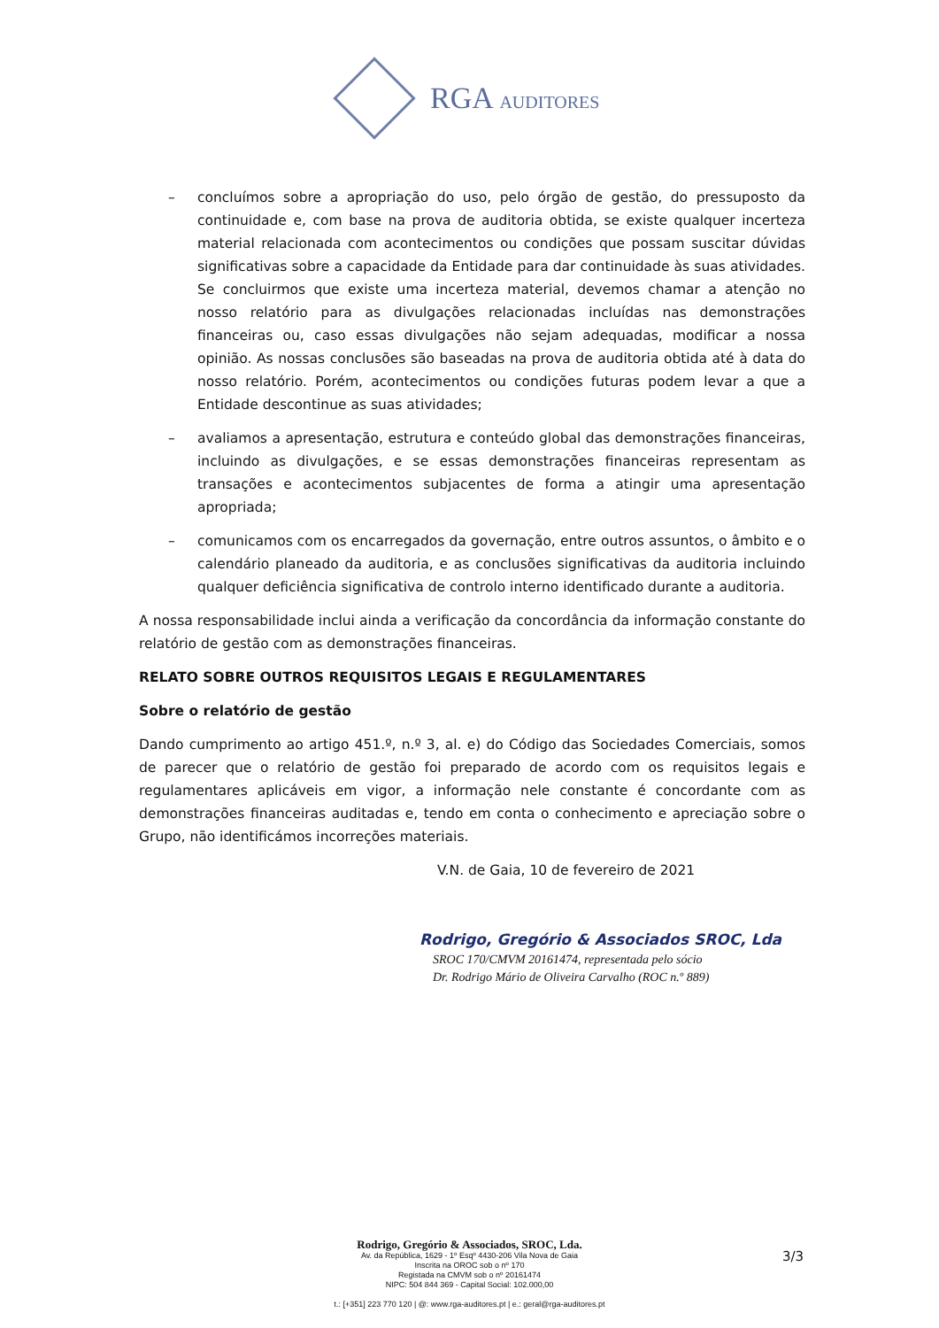RGA AUDITORES
– concluímos sobre a apropriação do uso, pelo órgão de gestão, do pressuposto da continuidade e, com base na prova de auditoria obtida, se existe qualquer incerteza material relacionada com acontecimentos ou condições que possam suscitar dúvidas significativas sobre a capacidade da Entidade para dar continuidade às suas atividades. Se concluirmos que existe uma incerteza material, devemos chamar a atenção no nosso relatório para as divulgações relacionadas incluídas nas demonstrações financeiras ou, caso essas divulgações não sejam adequadas, modificar a nossa opinião. As nossas conclusões são baseadas na prova de auditoria obtida até à data do nosso relatório. Porém, acontecimentos ou condições futuras podem levar a que a Entidade descontinue as suas atividades;
– avaliamos a apresentação, estrutura e conteúdo global das demonstrações financeiras, incluindo as divulgações, e se essas demonstrações financeiras representam as transações e acontecimentos subjacentes de forma a atingir uma apresentação apropriada;
– comunicamos com os encarregados da governação, entre outros assuntos, o âmbito e o calendário planeado da auditoria, e as conclusões significativas da auditoria incluindo qualquer deficiência significativa de controlo interno identificado durante a auditoria.
A nossa responsabilidade inclui ainda a verificação da concordância da informação constante do relatório de gestão com as demonstrações financeiras.
RELATO SOBRE OUTROS REQUISITOS LEGAIS E REGULAMENTARES
Sobre o relatório de gestão
Dando cumprimento ao artigo 451.º, n.º 3, al. e) do Código das Sociedades Comerciais, somos de parecer que o relatório de gestão foi preparado de acordo com os requisitos legais e regulamentares aplicáveis em vigor, a informação nele constante é concordante com as demonstrações financeiras auditadas e, tendo em conta o conhecimento e apreciação sobre o Grupo, não identificámos incorreções materiais.
V.N. de Gaia, 10 de fevereiro de 2021
Rodrigo, Gregório & Associados SROC, Lda
SROC 170/CMVM 20161474, representada pelo sócio
Dr. Rodrigo Mário de Oliveira Carvalho (ROC n.º 889)
Rodrigo, Gregório & Associados, SROC, Lda.
Av. da República, 1629 - 1º Esqº 4430-206 Vila Nova de Gaia
Inscrita na OROC sob o nº 170
Registada na CMVM sob o nº 20161474
NIPC: 504 844 369 - Capital Social: 102.000,00
t.: [+351] 223 770 120 | @: www.rga-auditores.pt | e.: geral@rga-auditores.pt
3/3